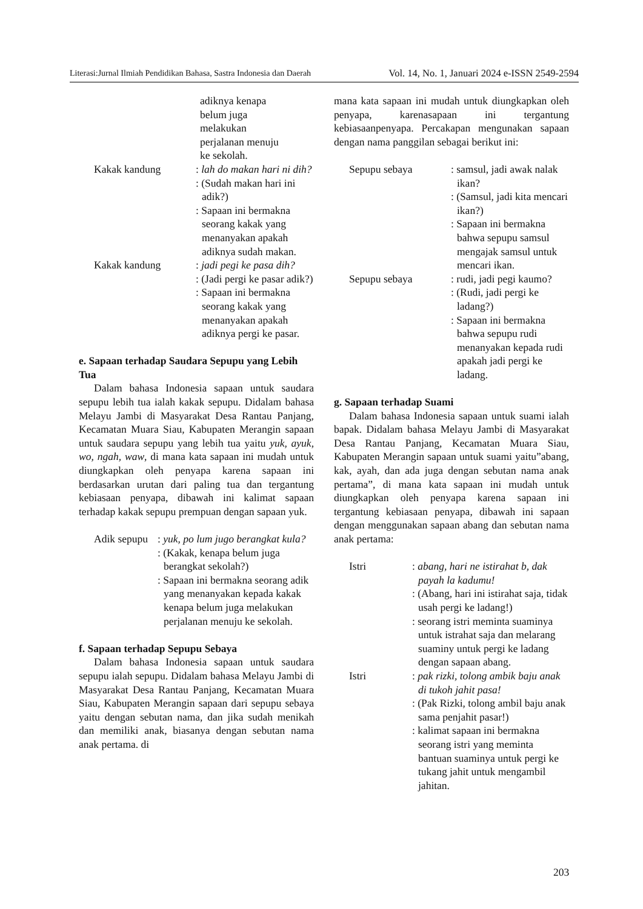Literasi:Jurnal Ilmiah Pendidikan Bahasa, Sastra Indonesia dan Daerah Vol. 14, No. 1, Januari 2024 e-ISSN 2549-2594
adiknya kenapa
belum juga
melakukan
perjalanan menuju
ke sekolah.
Kakak kandung : lah do makan hari ni dih?
: (Sudah makan hari ini adik?)
: Sapaan ini bermakna seorang kakak yang menanyakan apakah adiknya sudah makan.
Kakak kandung : jadi pegi ke pasa dih?
: (Jadi pergi ke pasar adik?)
: Sapaan ini bermakna seorang kakak yang menanyakan apakah adiknya pergi ke pasar.
e. Sapaan terhadap Saudara Sepupu yang Lebih Tua
Dalam bahasa Indonesia sapaan untuk saudara sepupu lebih tua ialah kakak sepupu. Didalam bahasa Melayu Jambi di Masyarakat Desa Rantau Panjang, Kecamatan Muara Siau, Kabupaten Merangin sapaan untuk saudara sepupu yang lebih tua yaitu yuk, ayuk, wo, ngah, waw, di mana kata sapaan ini mudah untuk diungkapkan oleh penyapa karena sapaan ini berdasarkan urutan dari paling tua dan tergantung kebiasaan penyapa, dibawah ini kalimat sapaan terhadap kakak sepupu prempuan dengan sapaan yuk.
Adik sepupu
: yuk, po lum jugo berangkat kula?
: (Kakak, kenapa belum juga berangkat sekolah?)
: Sapaan ini bermakna seorang adik yang menanyakan kepada kakak kenapa belum juga melakukan perjalanan menuju ke sekolah.
f. Sapaan terhadap Sepupu Sebaya
Dalam bahasa Indonesia sapaan untuk saudara sepupu ialah sepupu. Didalam bahasa Melayu Jambi di Masyarakat Desa Rantau Panjang, Kecamatan Muara Siau, Kabupaten Merangin sapaan dari sepupu sebaya yaitu dengan sebutan nama, dan jika sudah menikah dan memiliki anak, biasanya dengan sebutan nama anak pertama. di
mana kata sapaan ini mudah untuk diungkapkan oleh penyapa, karenasapaan ini tergantung kebiasaanpenyapa. Percakapan mengunakan sapaan dengan nama panggilan sebagai berikut ini:
Sepupu sebaya : samsul, jadi awak nalak ikan?
: (Samsul, jadi kita mencari ikan?)
: Sapaan ini bermakna bahwa sepupu samsul mengajak samsul untuk mencari ikan.
Sepupu sebaya : rudi, jadi pegi kaumo?
: (Rudi, jadi pergi ke ladang?)
: Sapaan ini bermakna bahwa sepupu rudi menanyakan kepada rudi apakah jadi pergi ke ladang.
g. Sapaan terhadap Suami
Dalam bahasa Indonesia sapaan untuk suami ialah bapak. Didalam bahasa Melayu Jambi di Masyarakat Desa Rantau Panjang, Kecamatan Muara Siau, Kabupaten Merangin sapaan untuk suami yaitu”abang, kak, ayah, dan ada juga dengan sebutan nama anak pertama”, di mana kata sapaan ini mudah untuk diungkapkan oleh penyapa karena sapaan ini tergantung kebiasaan penyapa, dibawah ini sapaan dengan menggunakan sapaan abang dan sebutan nama anak pertama:
Istri : abang, hari ne istirahat b, dak payah la kadumu!
: (Abang, hari ini istirahat saja, tidak usah pergi ke ladang!)
: seorang istri meminta suaminya untuk istrahat saja dan melarang suaminy untuk pergi ke ladang dengan sapaan abang.
Istri : pak rizki, tolong ambik baju anak di tukoh jahit pasa!
: (Pak Rizki, tolong ambil baju anak sama penjahit pasar!)
: kalimat sapaan ini bermakna seorang istri yang meminta bantuan suaminya untuk pergi ke tukang jahit untuk mengambil jahitan.
203